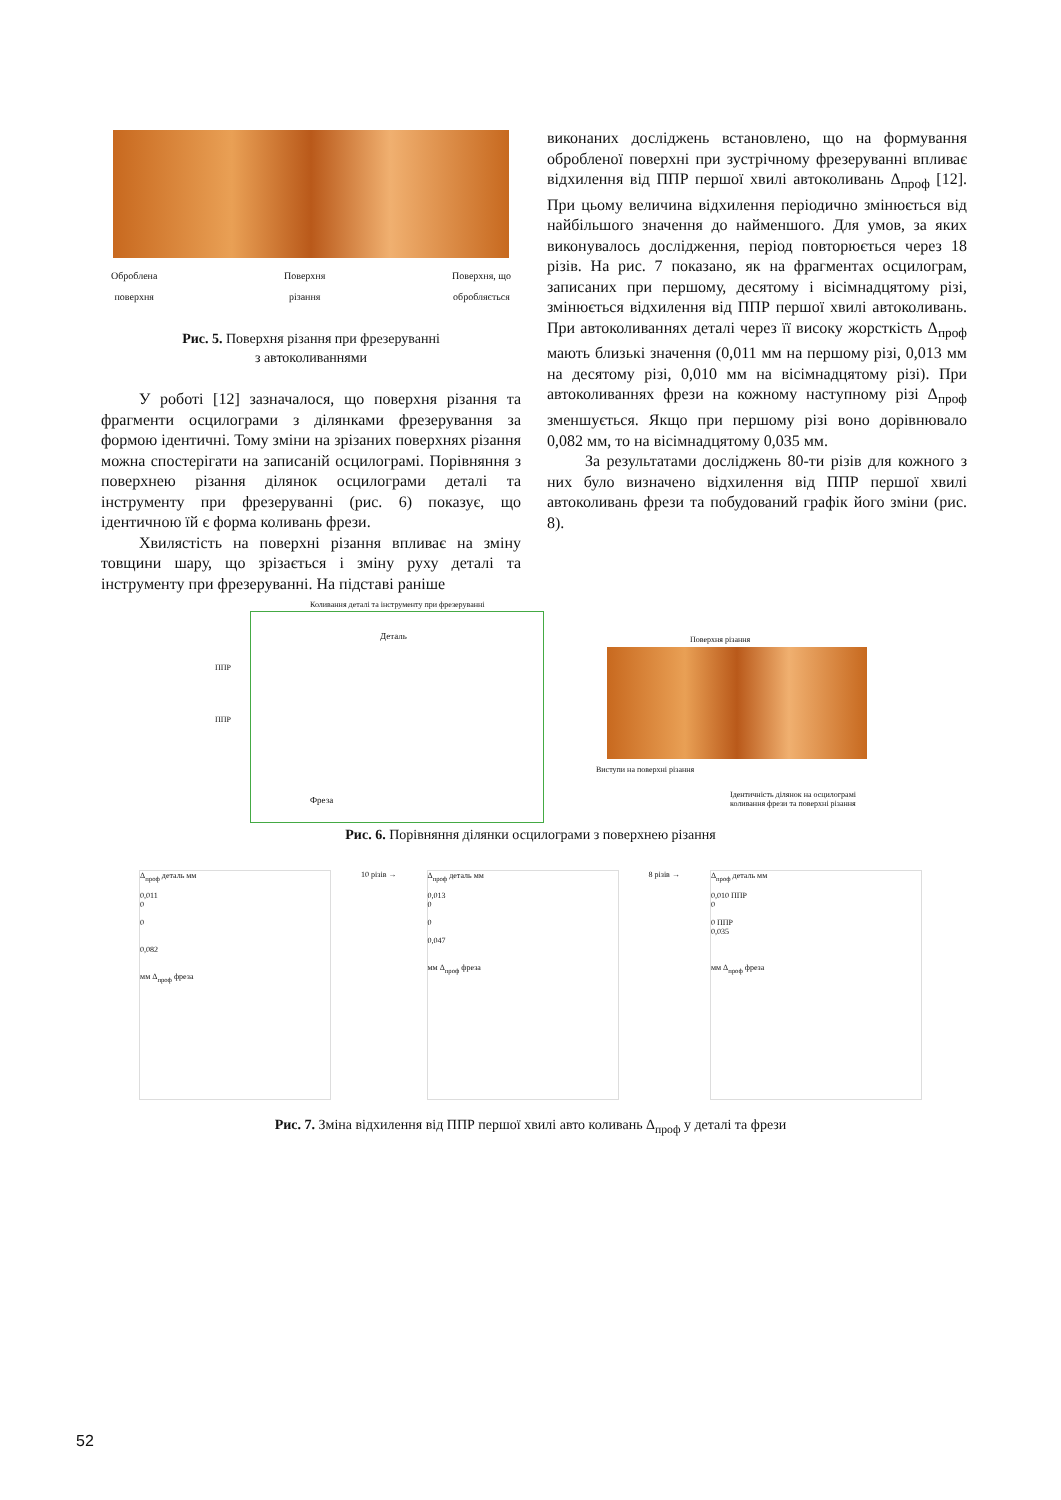Оброблена
поверхня Поверхня
різання Поверхня, що
обробляється
Рис. 5. Поверхня різання при фрезеруванні
з автоколиваннями
У роботі [12] зазначалося, що поверхня різання та фрагменти осцилограми з ділянками фрезерування за формою ідентичні. Тому зміни на зрізаних поверхнях різання можна спостерігати на записаній осцилограмі. Порівняння з поверхнею різання ділянок осцилограми деталі та інструменту при фрезеруванні (рис. 6) показує, що ідентичною їй є форма коливань фрези.
Хвилястість на поверхні різання впливає на зміну товщини шару, що зрізається і зміну руху деталі та інструменту при фрезеруванні. На підставі раніше
виконаних досліджень встановлено, що на формування обробленої поверхні при зустрічному фрезеруванні впливає відхилення від ППР першої хвилі автоколивань Δ<sub>проф</sub> [12]. При цьому величина відхилення періодично змінюється від найбільшого значення до найменшого. Для умов, за яких виконувалось дослідження, період повторюється через 18 різів. На рис. 7 показано, як на фрагментах осцилограм, записаних при першому, десятому і вісімнадцятому різі, змінюється відхилення від ППР першої хвилі автоколивань. При автоколиваннях деталі через її високу жорсткість Δ<sub>проф</sub> мають близькі значення (0,011 мм на першому різі, 0,013 мм на десятому різі, 0,010 мм на вісімнадцятому різі). При автоколиваннях фрези на кожному наступному різі Δ<sub>проф</sub> зменшується. Якщо при першому різі воно дорівнювало 0,082 мм, то на вісімнадцятому 0,035 мм.
За результатами досліджень 80-ти різів для кожного з них було визначено відхилення від ППР першої хвилі автоколивань фрези та побудований графік його зміни (рис. 8).
Коливання деталі та інструменту при фрезеруванні
Деталь
ППР
ППР
Фреза
Поверхня різання
Виступи на поверхні різання
Ідентичність ділянок на осцилограмі
коливання фрези та поверхні різання
Рис. 6. Порівняння ділянки осцилограми з поверхнею різання
Δ<sub>проф</sub> деталь мм
0,011
0
0
0,082
мм Δ<sub>проф</sub> фреза
10 різів → Δ<sub>проф</sub> деталь мм
0,013
0
0
0,047
мм Δ<sub>проф</sub> фреза
8 різів → Δ<sub>проф</sub> деталь мм
0,010 ППР
0
0 ППР
0,035
мм Δ<sub>проф</sub> фреза
Рис. 7. Зміна відхилення від ППР першої хвилі авто коливань Δ<sub>проф</sub> у деталі та фрези
52